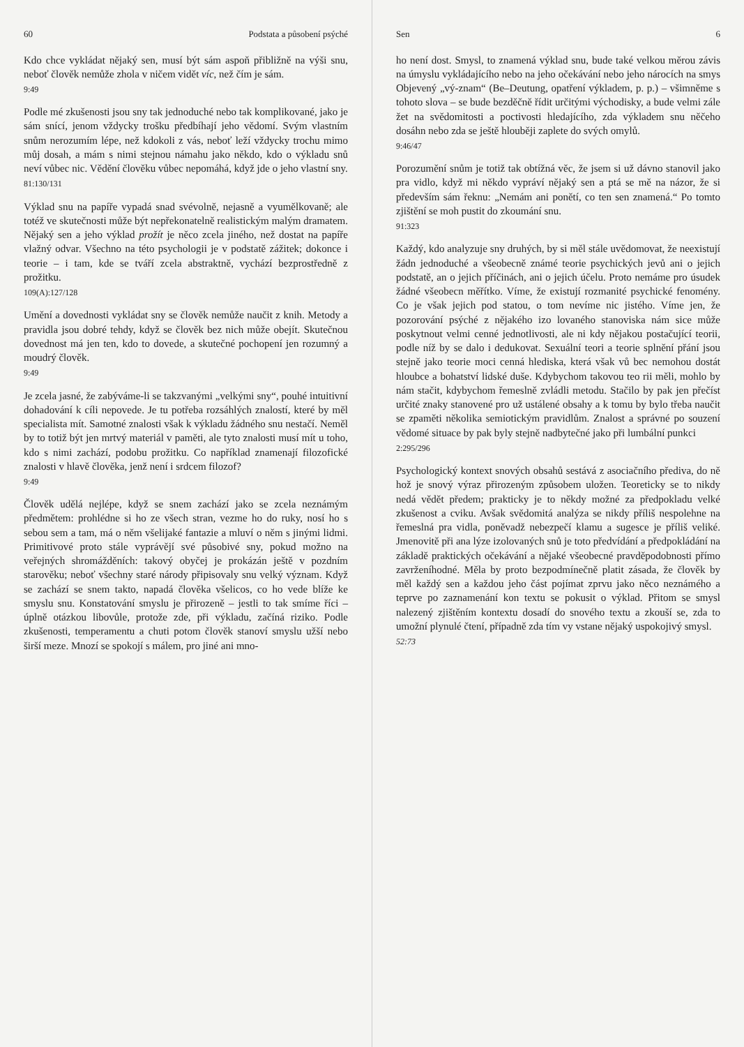60 Podstata a působení psýché
Kdo chce vykládat nějaký sen, musí být sám aspoň přibližně na výši snu, neboť člověk nemůže zhola v ničem vidět víc, než čím je sám.
9:49
Podle mé zkušenosti jsou sny tak jednoduché nebo tak komplikované, jako je sám snící, jenom vždycky trošku předbíhají jeho vědomí. Svým vlastním snům nerozumím lépe, než kdokoli z vás, neboť leží vždycky trochu mimo můj dosah, a mám s nimi stejnou námahu jako někdo, kdo o výkladu snů neví vůbec nic. Vědění člověku vůbec nepomáhá, když jde o jeho vlastní sny.
81:130/131
Výklad snu na papíře vypadá snad svévolně, nejasně a vyumělkovaně; ale totéž ve skutečnosti může být nepřekonatelně realistickým malým dramatem. Nějaký sen a jeho výklad prožít je něco zcela jiného, než dostat na papíře vlažný odvar. Všechno na této psychologii je v podstatě zážitek; dokonce i teorie – i tam, kde se tváří zcela abstraktně, vychází bezprostředně z prožitku.
109(A):127/128
Umění a dovednosti vykládat sny se člověk nemůže naučit z knih. Metody a pravidla jsou dobré tehdy, když se člověk bez nich může obejít. Skutečnou dovednost má jen ten, kdo to dovede, a skutečné pochopení jen rozumný a moudrý člověk.
9:49
Je zcela jasné, že zabýváme-li se takzvanými „velkými sny“, pouhé intuitivní dohadování k cíli nepovede. Je tu potřeba rozsáhlých znalostí, které by měl specialista mít. Samotné znalosti však k výkladu žádného snu nestačí. Neměl by to totiž být jen mrtvý materiál v paměti, ale tyto znalosti musí mít u toho, kdo s nimi zachází, podobu prožitku. Co například znamenají filozofické znalosti v hlavě člověka, jenž není i srdcem filozof?
9:49
Člověk udělá nejlépe, když se snem zachází jako se zcela neznámým předmětem: prohlédne si ho ze všech stran, vezme ho do ruky, nosí ho s sebou sem a tam, má o něm všelijaké fantazie a mluví o něm s jinými lidmi. Primitivové proto stále vyprávějí své působivé sny, pokud možno na veřejných shromážděních: takový obyčej je prokázán ještě v pozdním starověku; neboť všechny staré národy připisovaly snu velký význam. Když se zachází se snem takto, napadá člověka všelicos, co ho vede blíže ke smyslu snu. Konstatování smyslu je přirozeně – jestli to tak smíme říci – úplně otázkou libovůle, protože zde, při výkladu, začíná riziko. Podle zkušenosti, temperamentu a chuti potom člověk stanoví smyslu užší nebo širší meze. Mnozí se spokojí s málem, pro jiné ani mno-
Sen 6
ho není dost. Smysl, to znamená výklad snu, bude také velkou měrou závis na úmyslu vykládajícího nebo na jeho očekávání nebo jeho nárocích na smys Objevený „vý-znam“ (Be–Deutung, opatření výkladem, p. p.) – všimněme s tohoto slova – se bude bezděčně řídit určitými východisky, a bude velmi zále žet na svědomitosti a poctivosti hledajícího, zda výkladem snu něčeho dosáhn nebo zda se ještě hlouběji zaplete do svých omylů.
9:46/47
Porozumění snům je totiž tak obtížná věc, že jsem si už dávno stanovil jako pra vidlo, když mi někdo vypráví nějaký sen a ptá se mě na názor, že si především sám řeknu: „Nemám ani ponětí, co ten sen znamená.“ Po tomto zjištění se moh pustit do zkoumání snu.
91:323
Každý, kdo analyzuje sny druhých, by si měl stále uvědomovat, že neexistují žádn jednoduché a všeobecně známé teorie psychických jevů ani o jejich podstatě, an o jejich příčinách, ani o jejich účelu. Proto nemáme pro úsudek žádné všeobecn měřítko. Víme, že existují rozmanité psychické fenomény. Co je však jejich pod statou, o tom nevíme nic jistého. Víme jen, že pozorování psýché z nějakého izo lovaného stanoviska nám sice může poskytnout velmi cenné jednotlivosti, ale ni kdy nějakou postačující teorii, podle níž by se dalo i dedukovat. Sexuální teori a teorie splnění přání jsou stejně jako teorie moci cenná hlediska, která však vů bec nemohou dostát hloubce a bohatství lidské duše. Kdybychom takovou teo rii měli, mohlo by nám stačit, kdybychom řemeslně zvládli metodu. Stačilo by pak jen přečíst určité znaky stanovené pro už ustálené obsahy a k tomu by bylo třeba naučit se zpaměti několika semiotickým pravidlům. Znalost a správné po souzení vědomé situace by pak byly stejně nadbytečné jako při lumbální punkci
2:295/296
Psychologický kontext snových obsahů sestává z asociačního předivа, do ně hož je snový výraz přirozeným způsobem uložen. Teoreticky se to nikdy nedá vědět předem; prakticky je to někdy možné za předpokladu velké zkušenost a cviku. Avšak svědomitá analýza se nikdy příliš nespolehne na řemeslná pra vidla, poněvadž nebezpečí klamu a sugesce je příliš veliké. Jmenovitě při ana lýze izolovaných snů je toto předvídání a předpokládání na základě praktických očekávání a nějaké všeobecné pravděpodobnosti přímo zavrženíhodné. Měla by proto bezpodmínečně platit zásada, že člověk by měl každý sen a každou jeho část pojímat zprvu jako něco neznámého a teprve po zaznamenání kon textu se pokusit o výklad. Přitom se smysl nalezený zjištěním kontextu dosadí do snového textu a zkouší se, zda to umožní plynulé čtení, případně zda tím vy vstane nějaký uspokojivý smysl.
52:73